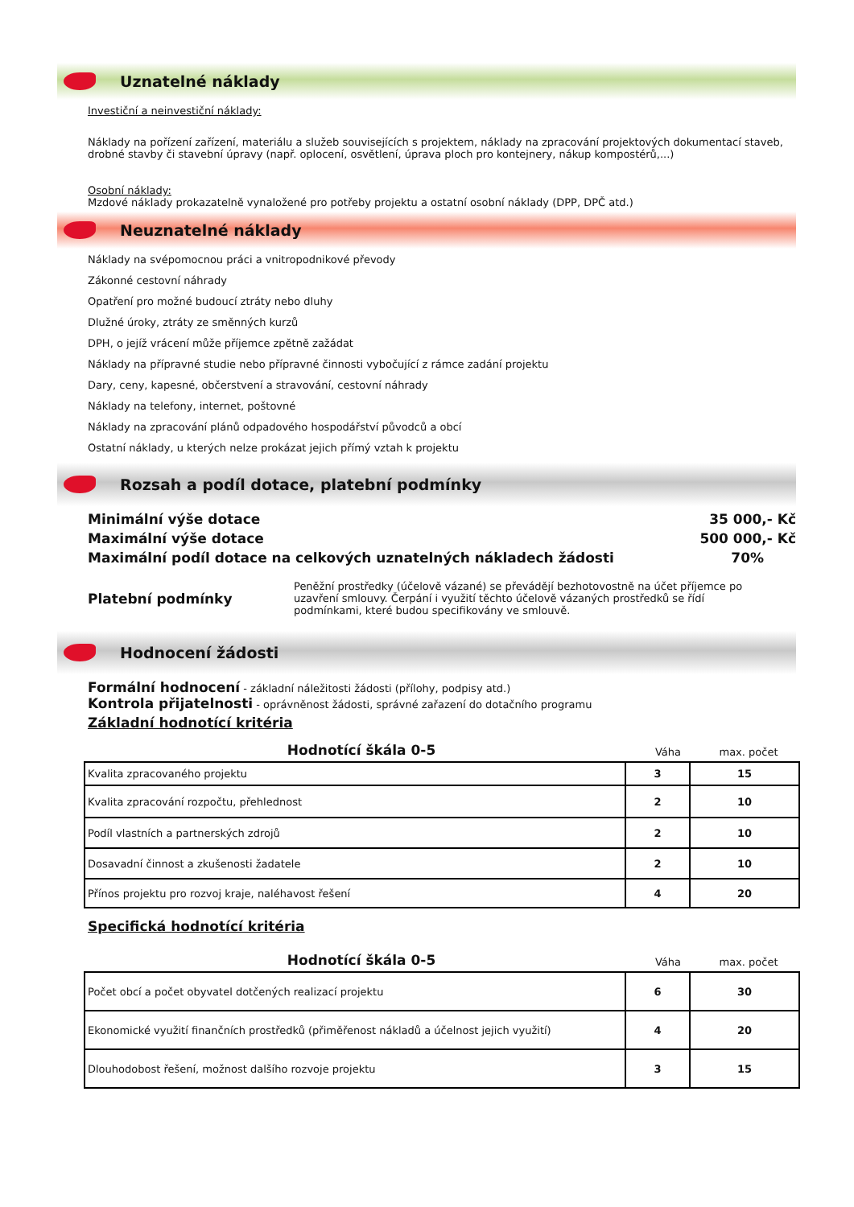Uznatelné náklady
Investiční a neinvestiční náklady:
Náklady na pořízení zařízení, materiálu a služeb souvisejících s projektem, náklady na zpracování projektových dokumentací staveb, drobné stavby či stavební úpravy (např. oplocení, osvětlení, úprava ploch pro kontejnery, nákup kompostérů,...)
Osobní náklady:
Mzdové náklady prokazatelně vynaložené pro potřeby projektu a ostatní osobní náklady (DPP, DPČ atd.)
Neuznatelné náklady
Náklady na svépomocnou práci a vnitropodnikové převody
Zákonné cestovní náhrady
Opatření pro možné budoucí ztráty nebo dluhy
Dlužné úroky, ztráty ze směnných kurzů
DPH, o jejíž vrácení může příjemce zpětně zažádat
Náklady na přípravné studie nebo přípravné činnosti vybočující z rámce zadání projektu
Dary, ceny, kapesné, občerstvení a stravování, cestovní náhrady
Náklady na telefony, internet, poštovné
Náklady na zpracování plánů odpadového hospodářství původců a obcí
Ostatní náklady, u kterých nelze prokázat jejich přímý vztah k projektu
Rozsah a podíl dotace, platební podmínky
Minimální výše dotace 35 000,- Kč
Maximální výše dotace 500 000,- Kč
Maximální podíl dotace na celkových uznatelných nákladech žádosti 70%
Platební podmínky
Peněžní prostředky (účelově vázané) se převádějí bezhotovostně na účet příjemce po uzavření smlouvy. Čerpání i využití těchto účelově vázaných prostředků se řídí podmínkami, které budou specifikovány ve smlouvě.
Hodnocení žádosti
Formální hodnocení - základní náležitosti žádosti (přílohy, podpisy atd.)
Kontrola přijatelnosti - oprávněnost žádosti, správné zařazení do dotačního programu
Základní hodnotící kritéria
Hodnotící škála 0-5
Váha
max. počet
| Kvalita zpracovaného projektu | 3 | 15 |
| Kvalita zpracování rozpočtu, přehlednost | 2 | 10 |
| Podíl vlastních a partnerských zdrojů | 2 | 10 |
| Dosavadní činnost a zkušenosti žadatele | 2 | 10 |
| Přínos projektu pro rozvoj kraje, naléhavost řešení | 4 | 20 |
Specifická hodnotící kritéria
Hodnotící škála 0-5
Váha
max. počet
| Počet obcí a počet obyvatel dotčených realizací projektu | 6 | 30 |
| Ekonomické využití finančních prostředků (přiměřenost nákladů a účelnost jejich využití) | 4 | 20 |
| Dlouhodobost řešení, možnost dalšího rozvoje projektu | 3 | 15 |